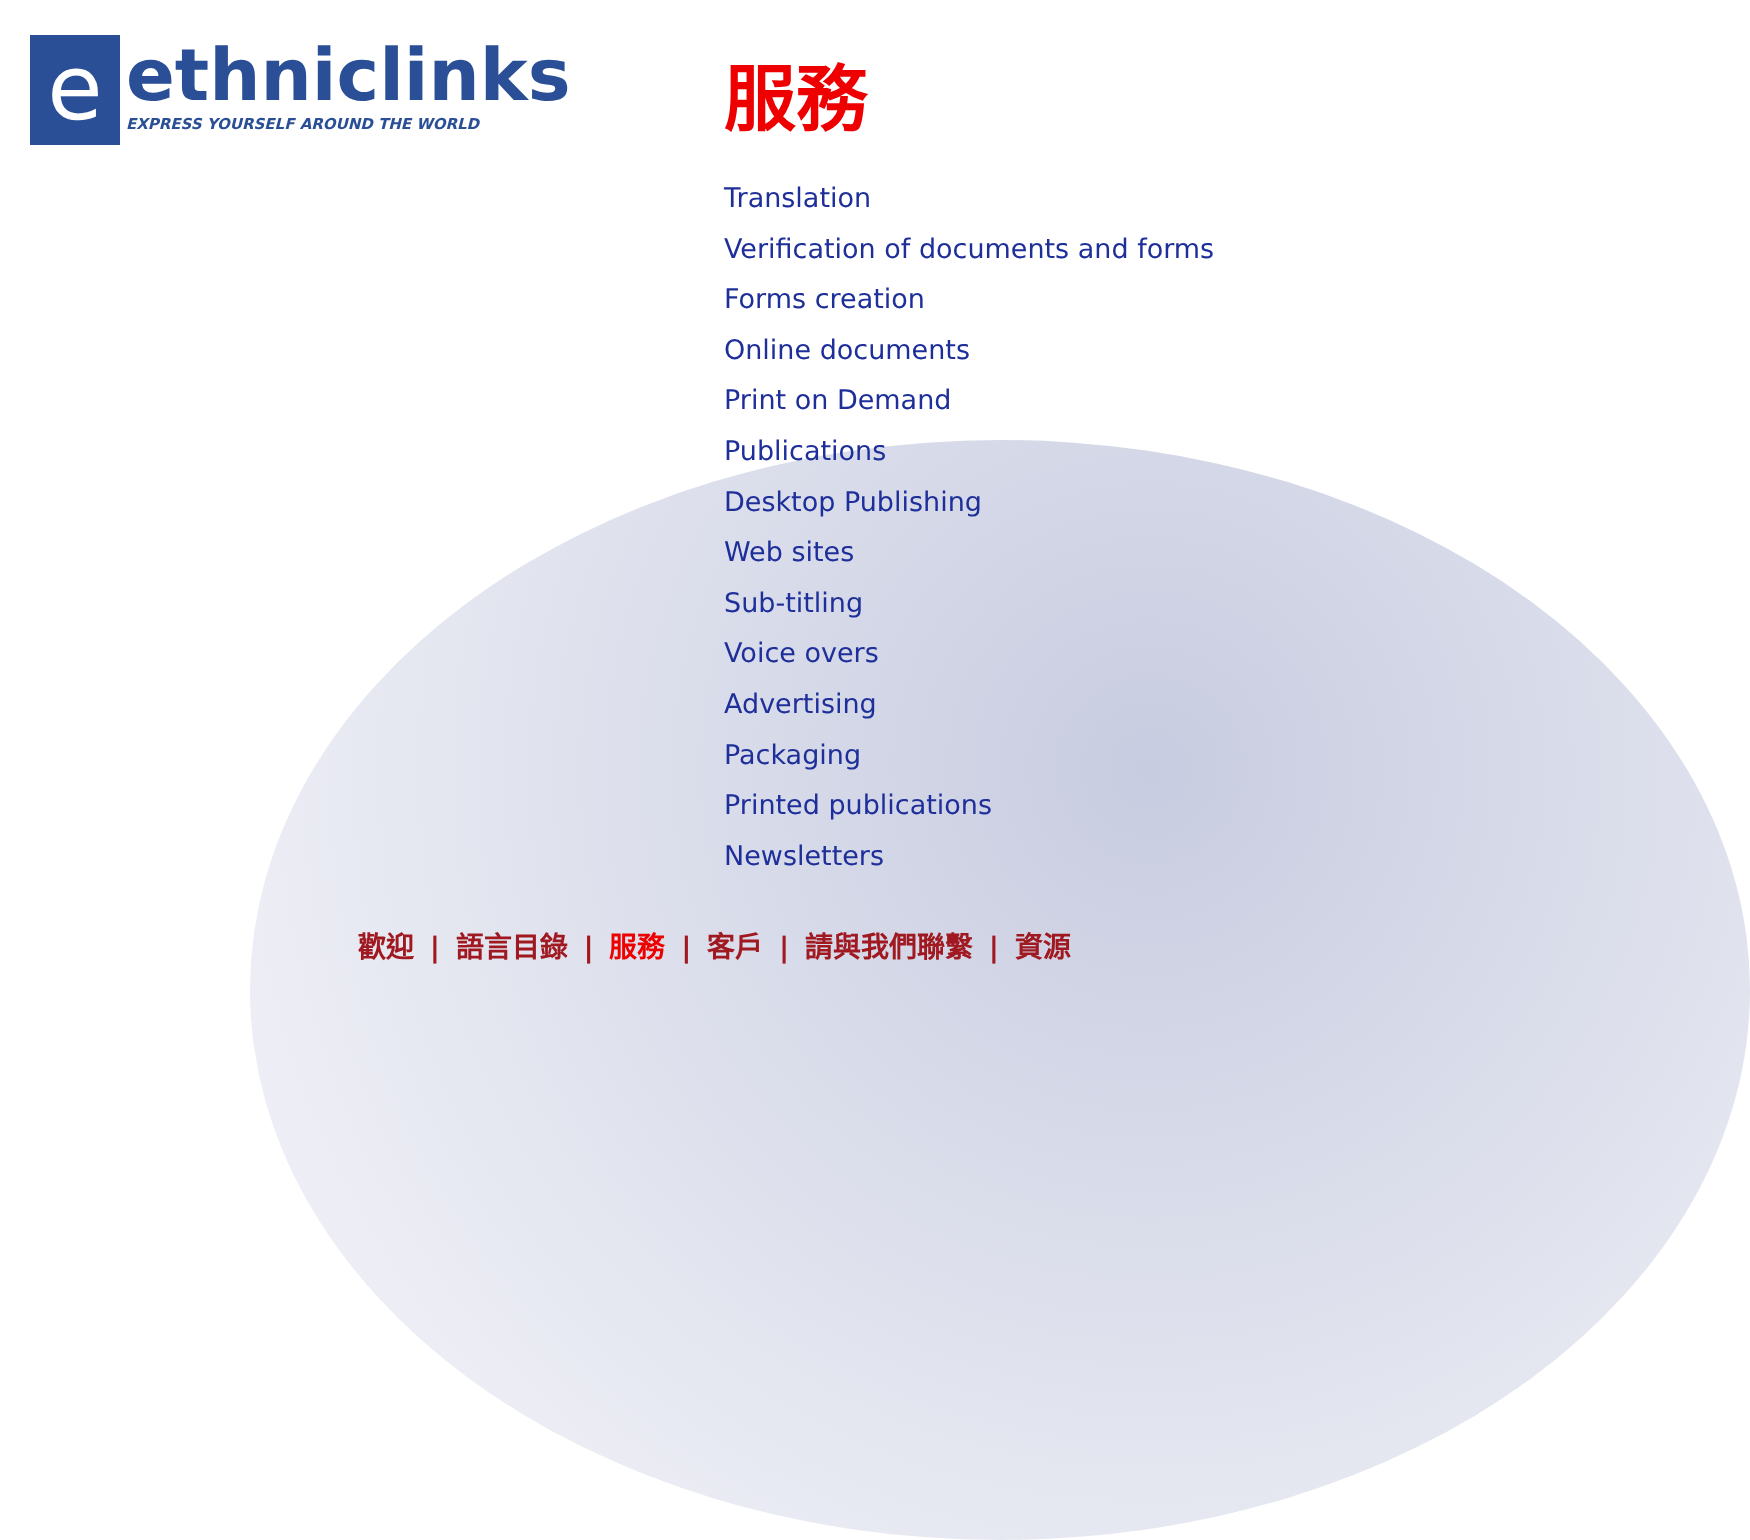e
ethniclinks
EXPRESS YOURSELF AROUND THE WORLD
服務
Translation
Verification of documents and forms
Forms creation
Online documents
Print on Demand
Publications
Desktop Publishing
Web sites
Sub-titling
Voice overs
Advertising
Packaging
Printed publications
Newsletters
歡迎 | 語言目錄 | 服務 | 客戶 | 請與我們聯繫 | 資源